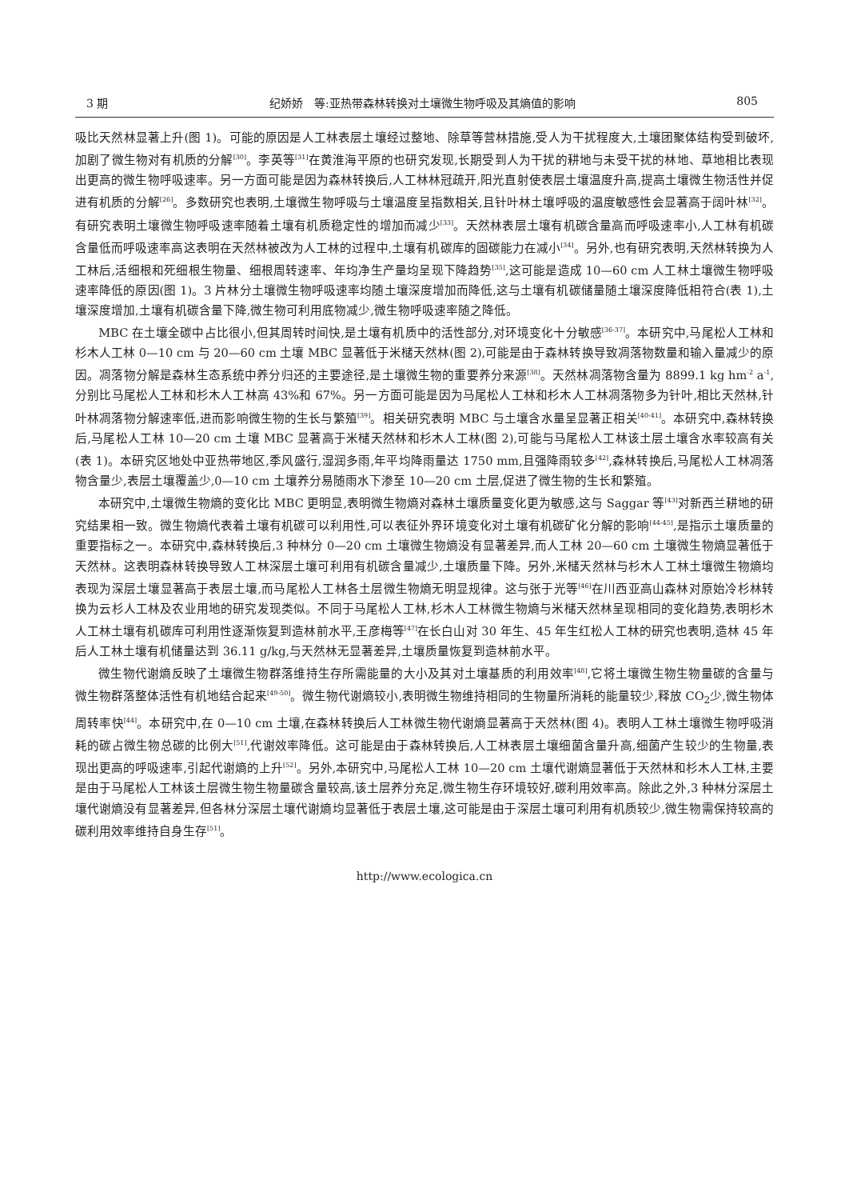3 期 纪娇娇　等:亚热带森林转换对土壤微生物呼吸及其熵值的影响 805
吸比天然林显著上升(图 1)。可能的原因是人工林表层土壤经过整地、除草等营林措施,受人为干扰程度大,土壤团聚体结构受到破坏,加剧了微生物对有机质的分解<sup>[30]</sup>。李英等<sup>[31]</sup>在黄淮海平原的也研究发现,长期受到人为干扰的耕地与未受干扰的林地、草地相比表现出更高的微生物呼吸速率。另一方面可能是因为森林转换后,人工林林冠疏开,阳光直射使表层土壤温度升高,提高土壤微生物活性并促进有机质的分解<sup>[26]</sup>。多数研究也表明,土壤微生物呼吸与土壤温度呈指数相关,且针叶林土壤呼吸的温度敏感性会显著高于阔叶林<sup>[32]</sup>。有研究表明土壤微生物呼吸速率随着土壤有机质稳定性的增加而减少<sup>[33]</sup>。天然林表层土壤有机碳含量高而呼吸速率小,人工林有机碳含量低而呼吸速率高这表明在天然林被改为人工林的过程中,土壤有机碳库的固碳能力在减小<sup>[34]</sup>。另外,也有研究表明,天然林转换为人工林后,活细根和死细根生物量、细根周转速率、年均净生产量均呈现下降趋势<sup>[35]</sup>,这可能是造成 10—60 cm 人工林土壤微生物呼吸速率降低的原因(图 1)。3 片林分土壤微生物呼吸速率均随土壤深度增加而降低,这与土壤有机碳储量随土壤深度降低相符合(表 1),土壤深度增加,土壤有机碳含量下降,微生物可利用底物减少,微生物呼吸速率随之降低。
MBC 在土壤全碳中占比很小,但其周转时间快,是土壤有机质中的活性部分,对环境变化十分敏感<sup>[36-37]</sup>。本研究中,马尾松人工林和杉木人工林 0—10 cm 与 20—60 cm 土壤 MBC 显著低于米槠天然林(图 2),可能是由于森林转换导致凋落物数量和输入量减少的原因。凋落物分解是森林生态系统中养分归还的主要途径,是土壤微生物的重要养分来源<sup>[38]</sup>。天然林凋落物含量为 8899.1 kg hm<sup>-2</sup> a<sup>-1</sup>,分别比马尾松人工林和杉木人工林高 43%和 67%。另一方面可能是因为马尾松人工林和杉木人工林凋落物多为针叶,相比天然林,针叶林凋落物分解速率低,进而影响微生物的生长与繁殖<sup>[39]</sup>。相关研究表明 MBC 与土壤含水量呈显著正相关<sup>[40-41]</sup>。本研究中,森林转换后,马尾松人工林 10—20 cm 土壤 MBC 显著高于米槠天然林和杉木人工林(图 2),可能与马尾松人工林该土层土壤含水率较高有关(表 1)。本研究区地处中亚热带地区,季风盛行,湿润多雨,年平均降雨量达 1750 mm,且强降雨较多<sup>[42]</sup>,森林转换后,马尾松人工林凋落物含量少,表层土壤覆盖少,0—10 cm 土壤养分易随雨水下渗至 10—20 cm 土层,促进了微生物的生长和繁殖。
本研究中,土壤微生物熵的变化比 MBC 更明显,表明微生物熵对森林土壤质量变化更为敏感,这与 Saggar 等<sup>[43]</sup>对新西兰耕地的研究结果相一致。微生物熵代表着土壤有机碳可以利用性,可以表征外界环境变化对土壤有机碳矿化分解的影响<sup>[44-45]</sup>,是指示土壤质量的重要指标之一。本研究中,森林转换后,3 种林分 0—20 cm 土壤微生物熵没有显著差异,而人工林 20—60 cm 土壤微生物熵显著低于天然林。这表明森林转换导致人工林深层土壤可利用有机碳含量减少,土壤质量下降。另外,米槠天然林与杉木人工林土壤微生物熵均表现为深层土壤显著高于表层土壤,而马尾松人工林各土层微生物熵无明显规律。这与张于光等<sup>[46]</sup>在川西亚高山森林对原始冷杉林转换为云杉人工林及农业用地的研究发现类似。不同于马尾松人工林,杉木人工林微生物熵与米槠天然林呈现相同的变化趋势,表明杉木人工林土壤有机碳库可利用性逐渐恢复到造林前水平,王彦梅等<sup>[47]</sup>在长白山对 30 年生、45 年生红松人工林的研究也表明,造林 45 年后人工林土壤有机储量达到 36.11 g/kg,与天然林无显著差异,土壤质量恢复到造林前水平。
微生物代谢熵反映了土壤微生物群落维持生存所需能量的大小及其对土壤基质的利用效率<sup>[48]</sup>,它将土壤微生物生物量碳的含量与微生物群落整体活性有机地结合起来<sup>[49-50]</sup>。微生物代谢熵较小,表明微生物维持相同的生物量所消耗的能量较少,释放 CO<sub>2</sub>少,微生物体周转率快<sup>[44]</sup>。本研究中,在 0—10 cm 土壤,在森林转换后人工林微生物代谢熵显著高于天然林(图 4)。表明人工林土壤微生物呼吸消耗的碳占微生物总碳的比例大<sup>[51]</sup>,代谢效率降低。这可能是由于森林转换后,人工林表层土壤细菌含量升高,细菌产生较少的生物量,表现出更高的呼吸速率,引起代谢熵的上升<sup>[52]</sup>。另外,本研究中,马尾松人工林 10—20 cm 土壤代谢熵显著低于天然林和杉木人工林,主要是由于马尾松人工林该土层微生物生物量碳含量较高,该土层养分充足,微生物生存环境较好,碳利用效率高。除此之外,3 种林分深层土壤代谢熵没有显著差异,但各林分深层土壤代谢熵均显著低于表层土壤,这可能是由于深层土壤可利用有机质较少,微生物需保持较高的碳利用效率维持自身生存<sup>[51]</sup>。
http://www.ecologica.cn